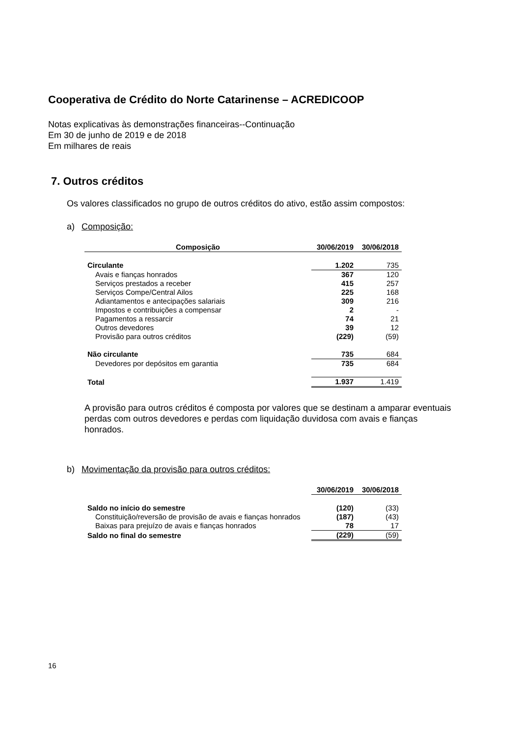Cooperativa de Crédito do Norte Catarinense – ACREDICOOP
Notas explicativas às demonstrações financeiras--Continuação
Em 30 de junho de 2019 e de 2018
Em milhares de reais
7. Outros créditos
Os valores classificados no grupo de outros créditos do ativo, estão assim compostos:
a) Composição:
| Composição | 30/06/2019 | 30/06/2018 |
| --- | --- | --- |
| Circulante | 1.202 | 735 |
| Avais e fianças honrados | 367 | 120 |
| Serviços prestados a receber | 415 | 257 |
| Serviços Compe/Central Ailos | 225 | 168 |
| Adiantamentos e antecipações salariais | 309 | 216 |
| Impostos e contribuições a compensar | 2 | - |
| Pagamentos a ressarcir | 74 | 21 |
| Outros devedores | 39 | 12 |
| Provisão para outros créditos | (229) | (59) |
| Não circulante | 735 | 684 |
| Devedores por depósitos em garantia | 735 | 684 |
| Total | 1.937 | 1.419 |
A provisão para outros créditos é composta por valores que se destinam a amparar eventuais perdas com outros devedores e perdas com liquidação duvidosa com avais e fianças honrados.
b) Movimentação da provisão para outros créditos:
| | 30/06/2019 | 30/06/2018 |
| Saldo no início do semestre | (120) | (33) |
| Constituição/reversão de provisão de avais e fianças honrados | (187) | (43) |
| Baixas para prejuízo de avais e fianças honrados | 78 | 17 |
| Saldo no final do semestre | (229) | (59) |
16